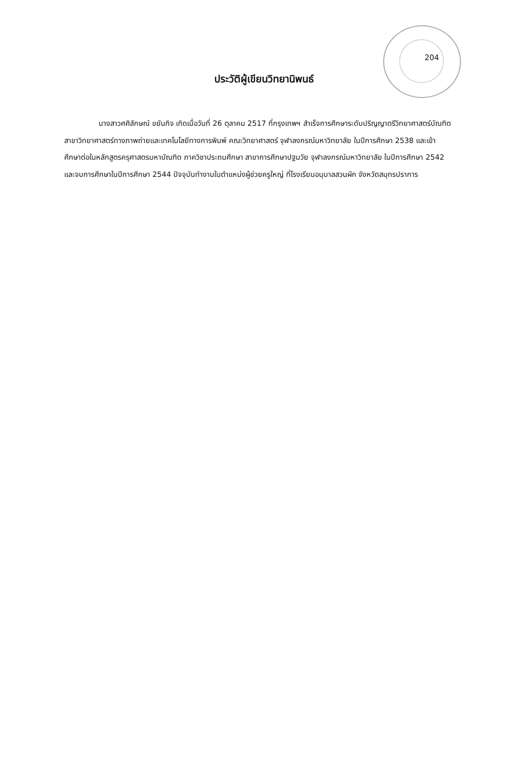204
ประวัติผู้เขียนวิทยานิพนธ์
นางสาวศศิลักษณ์ ขยันกิจ เกิดเมื่อวันที่ 26 ตุลาคม 2517 ที่กรุงเทพฯ สำเร็จการศึกษาระดับปริญญาตรีวิทยาศาสตร์บัณฑิต สาขาวิทยาศาสตร์ทางภาพถ่ายและเทคโนโลยีทางการพิมพ์ คณะวิทยาศาสตร์ จุฬาลงกรณ์มหาวิทยาลัย ในปีการศึกษา 2538 และเข้าศึกษาต่อในหลักสูตรครุศาสตรมหาบัณฑิต ภาควิชาประถมศึกษา สาขาการศึกษาปฐมวัย จุฬาลงกรณ์มหาวิทยาลัย ในปีการศึกษา 2542 และจบการศึกษาในปีการศึกษา 2544 ปัจจุบันทำงานในตำแหน่งผู้ช่วยครูใหญ่ ที่โรงเรียนอนุบาลสวนผัก จังหวัดสมุทรปราการ